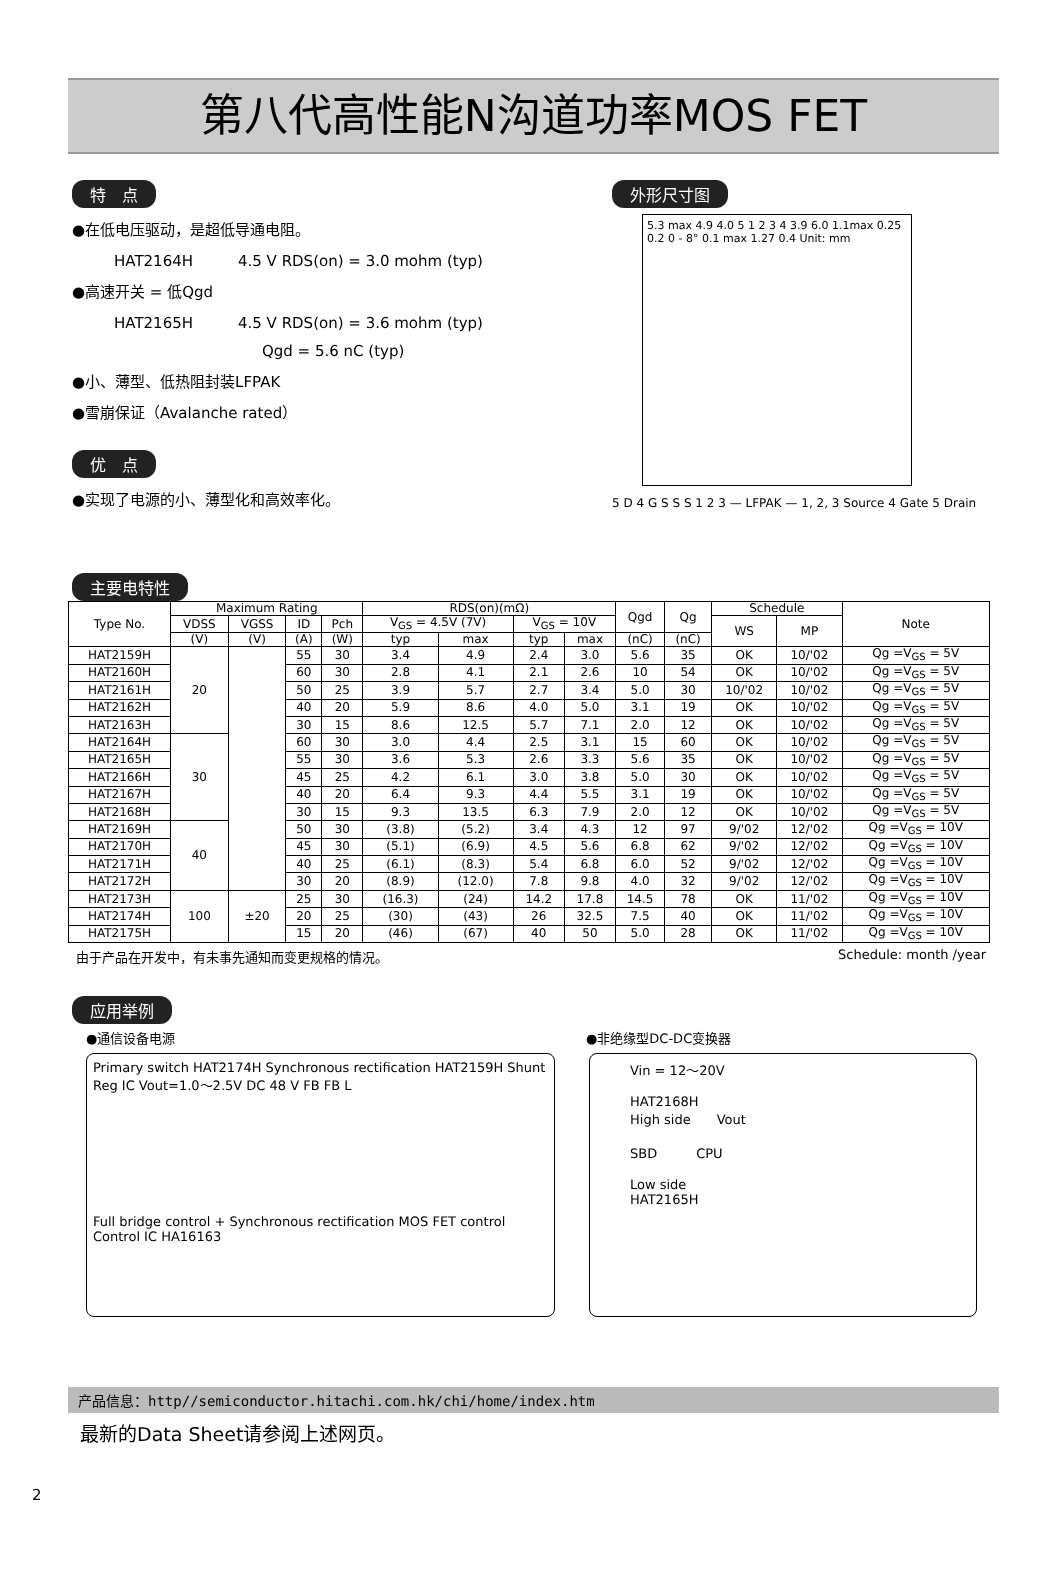第八代高性能N沟道功率MOS FET
特　点
●在低电压驱动，是超低导通电阻。
HAT2164H　　　4.5 V RDS(on) = 3.0 mohm (typ)
●高速开关 = 低Qgd
HAT2165H　　　4.5 V RDS(on) = 3.6 mohm (typ)
Qgd = 5.6 nC (typ)
●小、薄型、低热阻封装LFPAK
●雪崩保证（Avalanche rated）
优　点
●实现了电源的小、薄型化和高效率化。
主要电特性
外形尺寸图
5.3 max 4.9 4.0 5 1 2 3 4 3.9 6.0 1.1max 0.25 0.2 0 - 8° 0.1 max 1.27 0.4 Unit: mm
5 D 4 G S S S 1 2 3 — LFPAK — 1, 2, 3 Source 4 Gate 5 Drain
| Type No. | Maximum Rating | | | | RDS(on)(mΩ) | | | | Qgd | Qg | Schedule | | Note |
| --- | --- | --- | --- | --- | --- | --- | --- | --- | --- | --- | --- | --- | --- |
| | VDSS | VGSS | ID | Pch | V<sub>GS</sub> = 4.5V (7V) | | V<sub>GS</sub> = 10V | | | | WS | MP | |
| | (V) | (V) | (A) | (W) | typ | max | typ | max | (nC) | (nC) | | | |
| HAT2159H | 20 | | 55 | 30 | 3.4 | 4.9 | 2.4 | 3.0 | 5.6 | 35 | OK | 10/'02 | Qg =V<sub>GS</sub> = 5V |
| HAT2160H | | | 60 | 30 | 2.8 | 4.1 | 2.1 | 2.6 | 10 | 54 | OK | 10/'02 | Qg =V<sub>GS</sub> = 5V |
| HAT2161H | | | 50 | 25 | 3.9 | 5.7 | 2.7 | 3.4 | 5.0 | 30 | 10/'02 | 10/'02 | Qg =V<sub>GS</sub> = 5V |
| HAT2162H | | | 40 | 20 | 5.9 | 8.6 | 4.0 | 5.0 | 3.1 | 19 | OK | 10/'02 | Qg =V<sub>GS</sub> = 5V |
| HAT2163H | | | 30 | 15 | 8.6 | 12.5 | 5.7 | 7.1 | 2.0 | 12 | OK | 10/'02 | Qg =V<sub>GS</sub> = 5V |
| HAT2164H | 30 | | 60 | 30 | 3.0 | 4.4 | 2.5 | 3.1 | 15 | 60 | OK | 10/'02 | Qg =V<sub>GS</sub> = 5V |
| HAT2165H | | | 55 | 30 | 3.6 | 5.3 | 2.6 | 3.3 | 5.6 | 35 | OK | 10/'02 | Qg =V<sub>GS</sub> = 5V |
| HAT2166H | | | 45 | 25 | 4.2 | 6.1 | 3.0 | 3.8 | 5.0 | 30 | OK | 10/'02 | Qg =V<sub>GS</sub> = 5V |
| HAT2167H | | | 40 | 20 | 6.4 | 9.3 | 4.4 | 5.5 | 3.1 | 19 | OK | 10/'02 | Qg =V<sub>GS</sub> = 5V |
| HAT2168H | | | 30 | 15 | 9.3 | 13.5 | 6.3 | 7.9 | 2.0 | 12 | OK | 10/'02 | Qg =V<sub>GS</sub> = 5V |
| HAT2169H | 40 | | 50 | 30 | (3.8) | (5.2) | 3.4 | 4.3 | 12 | 97 | 9/'02 | 12/'02 | Qg =V<sub>GS</sub> = 10V |
| HAT2170H | | | 45 | 30 | (5.1) | (6.9) | 4.5 | 5.6 | 6.8 | 62 | 9/'02 | 12/'02 | Qg =V<sub>GS</sub> = 10V |
| HAT2171H | | | 40 | 25 | (6.1) | (8.3) | 5.4 | 6.8 | 6.0 | 52 | 9/'02 | 12/'02 | Qg =V<sub>GS</sub> = 10V |
| HAT2172H | | | 30 | 20 | (8.9) | (12.0) | 7.8 | 9.8 | 4.0 | 32 | 9/'02 | 12/'02 | Qg =V<sub>GS</sub> = 10V |
| HAT2173H | 100 | ±20 | 25 | 30 | (16.3) | (24) | 14.2 | 17.8 | 14.5 | 78 | OK | 11/'02 | Qg =V<sub>GS</sub> = 10V |
| HAT2174H | | | 20 | 25 | (30) | (43) | 26 | 32.5 | 7.5 | 40 | OK | 11/'02 | Qg =V<sub>GS</sub> = 10V |
| HAT2175H | | | 15 | 20 | (46) | (67) | 40 | 50 | 5.0 | 28 | OK | 11/'02 | Qg =V<sub>GS</sub> = 10V |
由于产品在开发中，有未事先通知而变更规格的情况。 Schedule: month /year
应用举例
●通信设备电源 ●非绝缘型DC-DC变换器
Primary switch HAT2174H Synchronous rectification HAT2159H Shunt Reg IC Vout=1.0〜2.5V DC 48 V FB FB L
Full bridge control + Synchronous rectification MOS FET control
Control IC HA16163
Vin = 12〜20V
HAT2168H
High side　　Vout
SBD　　　CPU
Low side
HAT2165H
产品信息：http//semiconductor.hitachi.com.hk/chi/home/index.htm
最新的Data Sheet请参阅上述网页。
2